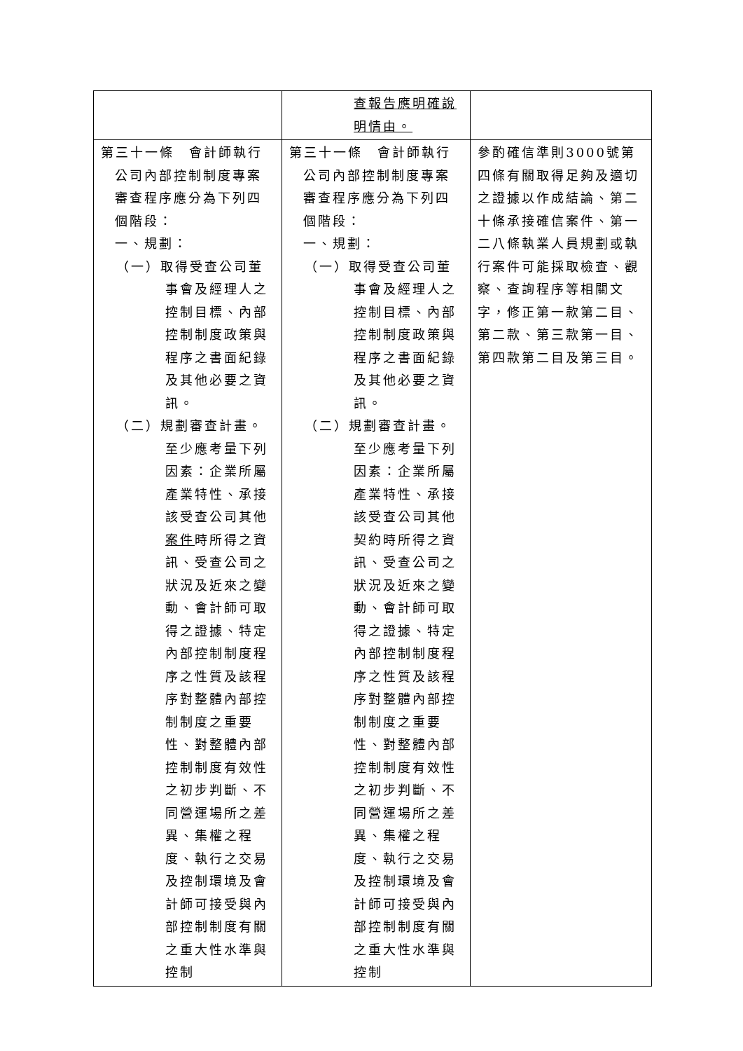| | 查報告應明確說明情由。 | |
| 第三十一條 會計師執行 公司內部控制制度專案審查程序應分為下列四個階段： 一、規劃： （一）取得受查公司董事會及經理人之控制目標、內部控制制度政策與程序之書面紀錄及其他必要之資訊。 （二）規劃審查計畫。至少應考量下列因素：企業所屬產業特性、承接該受查公司其他 案件 時所得之資訊、受查公司之狀況及近來之變動、會計師可取得之證據、特定內部控制制度程序之性質及該程序對整體內部控制制度之重要性、對整體內部控制制度有效性之初步判斷、不同營運場所之差異、集權之程度、執行之交易及控制環境及會計師可接受與內部控制制度有關之重大性水準與控制 | 第三十一條 會計師執行 公司內部控制制度專案審查程序應分為下列四個階段： 一、規劃： （一）取得受查公司董事會及經理人之控制目標、內部控制制度政策與程序之書面紀錄及其他必要之資訊。 （二）規劃審查計畫。至少應考量下列因素：企業所屬產業特性、承接該受查公司其他契約時所得之資訊、受查公司之狀況及近來之變動、會計師可取得之證據、特定內部控制制度程序之性質及該程序對整體內部控制制度之重要性、對整體內部控制制度有效性之初步判斷、不同營運場所之差異、集權之程度、執行之交易及控制環境及會計師可接受與內部控制制度有關之重大性水準與控制 | 參酌確信準則3000號第四條有關取得足夠及適切之證據以作成結論、第二十條承接確信案件、第一二八條執業人員規劃或執行案件可能採取檢查、觀察、查詢程序等相關文字，修正第一款第二目、第二款、第三款第一目、第四款第二目及第三目。 |